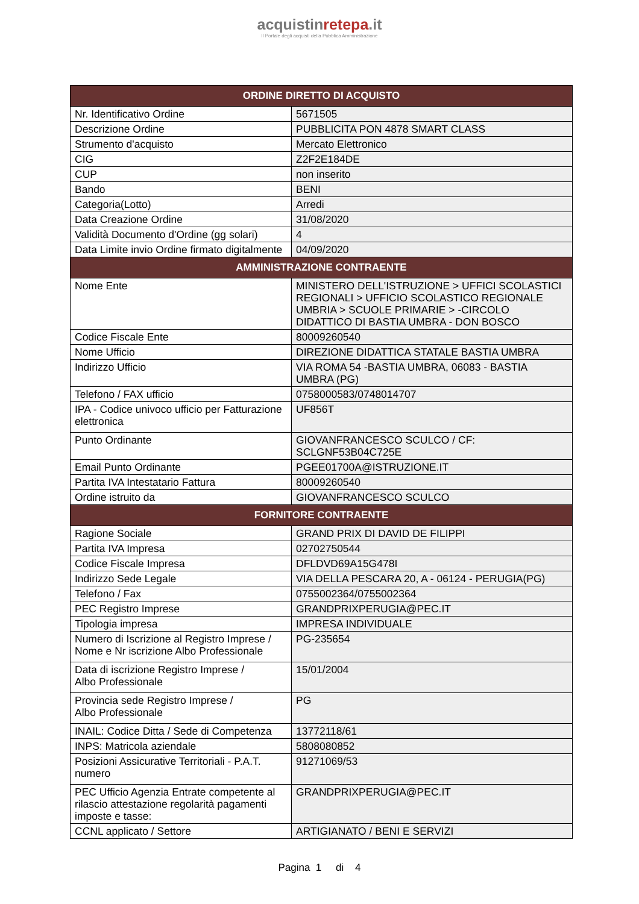acquistinrete pa.it
Il Portale degli acquisti della Pubblica Amministrazione
| ORDINE DIRETTO DI ACQUISTO | |
| --- | --- |
| Nr. Identificativo Ordine | 5671505 |
| Descrizione Ordine | PUBBLICITA PON 4878 SMART CLASS |
| Strumento d'acquisto | Mercato Elettronico |
| CIG | Z2F2E184DE |
| CUP | non inserito |
| Bando | BENI |
| Categoria(Lotto) | Arredi |
| Data Creazione Ordine | 31/08/2020 |
| Validità Documento d'Ordine (gg solari) | 4 |
| Data Limite invio Ordine firmato digitalmente | 04/09/2020 |
| AMMINISTRAZIONE CONTRAENTE | |
| Nome Ente | MINISTERO DELL'ISTRUZIONE > UFFICI SCOLASTICI REGIONALI > UFFICIO SCOLASTICO REGIONALE UMBRIA > SCUOLE PRIMARIE > -CIRCOLO DIDATTICO DI BASTIA UMBRA - DON BOSCO |
| Codice Fiscale Ente | 80009260540 |
| Nome Ufficio | DIREZIONE DIDATTICA STATALE BASTIA UMBRA |
| Indirizzo Ufficio | VIA ROMA 54 -BASTIA UMBRA, 06083 - BASTIA UMBRA (PG) |
| Telefono / FAX ufficio | 0758000583/0748014707 |
| IPA - Codice univoco ufficio per Fatturazione elettronica | UF856T |
| Punto Ordinante | GIOVANFRANCESCO SCULCO / CF: SCLGNF53B04C725E |
| Email Punto Ordinante | PGEE01700A@ISTRUZIONE.IT |
| Partita IVA Intestatario Fattura | 80009260540 |
| Ordine istruito da | GIOVANFRANCESCO SCULCO |
| FORNITORE CONTRAENTE | |
| Ragione Sociale | GRAND PRIX DI DAVID DE FILIPPI |
| Partita IVA Impresa | 02702750544 |
| Codice Fiscale Impresa | DFLDVD69A15G478I |
| Indirizzo Sede Legale | VIA DELLA PESCARA 20, A - 06124 - PERUGIA(PG) |
| Telefono / Fax | 0755002364/0755002364 |
| PEC Registro Imprese | GRANDPRIXPERUGIA@PEC.IT |
| Tipologia impresa | IMPRESA INDIVIDUALE |
| Numero di Iscrizione al Registro Imprese / Nome e Nr iscrizione Albo Professionale | PG-235654 |
| Data di iscrizione Registro Imprese / Albo Professionale | 15/01/2004 |
| Provincia sede Registro Imprese / Albo Professionale | PG |
| INAIL: Codice Ditta / Sede di Competenza | 13772118/61 |
| INPS: Matricola aziendale | 5808080852 |
| Posizioni Assicurative Territoriali - P.A.T. numero | 91271069/53 |
| PEC Ufficio Agenzia Entrate competente al rilascio attestazione regolarità pagamenti imposte e tasse: | GRANDPRIXPERUGIA@PEC.IT |
| CCNL applicato / Settore | ARTIGIANATO / BENI E SERVIZI |
Pagina 1 di 4